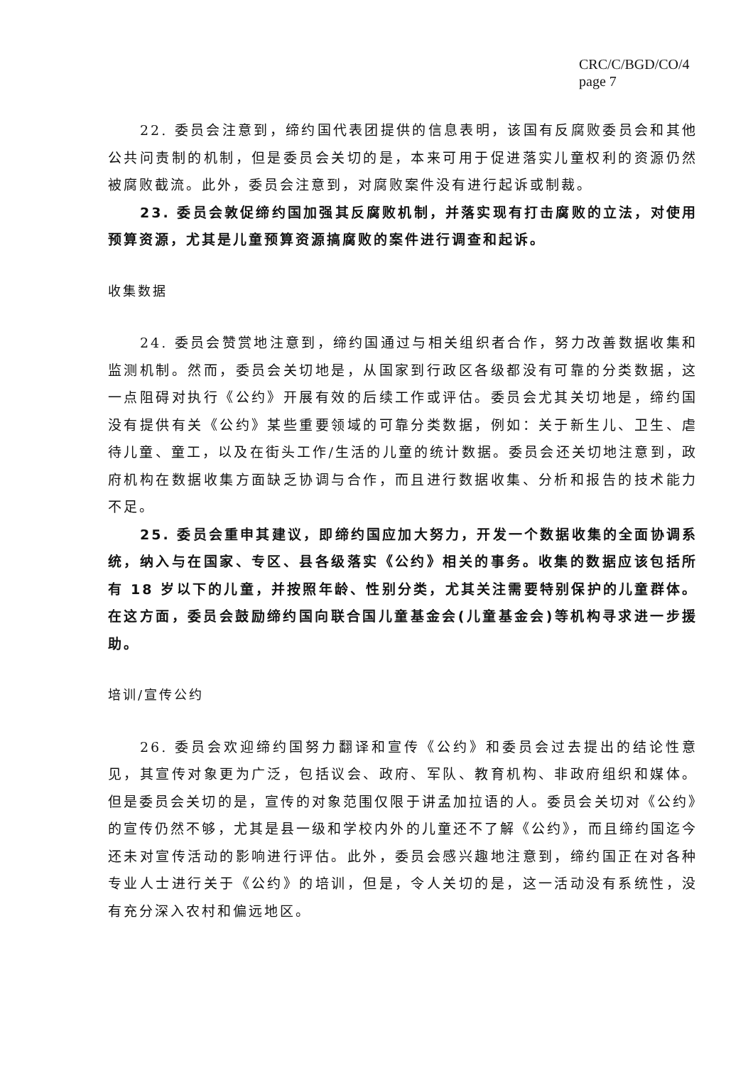CRC/C/BGD/CO/4
page 7
22. 委员会注意到，缔约国代表团提供的信息表明，该国有反腐败委员会和其他公共问责制的机制，但是委员会关切的是，本来可用于促进落实儿童权利的资源仍然被腐败截流。此外，委员会注意到，对腐败案件没有进行起诉或制裁。
23. 委员会敦促缔约国加强其反腐败机制，并落实现有打击腐败的立法，对使用预算资源，尤其是儿童预算资源搞腐败的案件进行调查和起诉。
收集数据
24. 委员会赞赏地注意到，缔约国通过与相关组织者合作，努力改善数据收集和监测机制。然而，委员会关切地是，从国家到行政区各级都没有可靠的分类数据，这一点阻碍对执行《公约》开展有效的后续工作或评估。委员会尤其关切地是，缔约国没有提供有关《公约》某些重要领域的可靠分类数据，例如：关于新生儿、卫生、虐待儿童、童工，以及在街头工作/生活的儿童的统计数据。委员会还关切地注意到，政府机构在数据收集方面缺乏协调与合作，而且进行数据收集、分析和报告的技术能力不足。
25. 委员会重申其建议，即缔约国应加大努力，开发一个数据收集的全面协调系统，纳入与在国家、专区、县各级落实《公约》相关的事务。收集的数据应该包括所有 18 岁以下的儿童，并按照年龄、性别分类，尤其关注需要特别保护的儿童群体。在这方面，委员会鼓励缔约国向联合国儿童基金会(儿童基金会)等机构寻求进一步援助。
培训/宣传公约
26. 委员会欢迎缔约国努力翻译和宣传《公约》和委员会过去提出的结论性意见，其宣传对象更为广泛，包括议会、政府、军队、教育机构、非政府组织和媒体。但是委员会关切的是，宣传的对象范围仅限于讲孟加拉语的人。委员会关切对《公约》的宣传仍然不够，尤其是县一级和学校内外的儿童还不了解《公约》，而且缔约国迄今还未对宣传活动的影响进行评估。此外，委员会感兴趣地注意到，缔约国正在对各种专业人士进行关于《公约》的培训，但是，令人关切的是，这一活动没有系统性，没有充分深入农村和偏远地区。